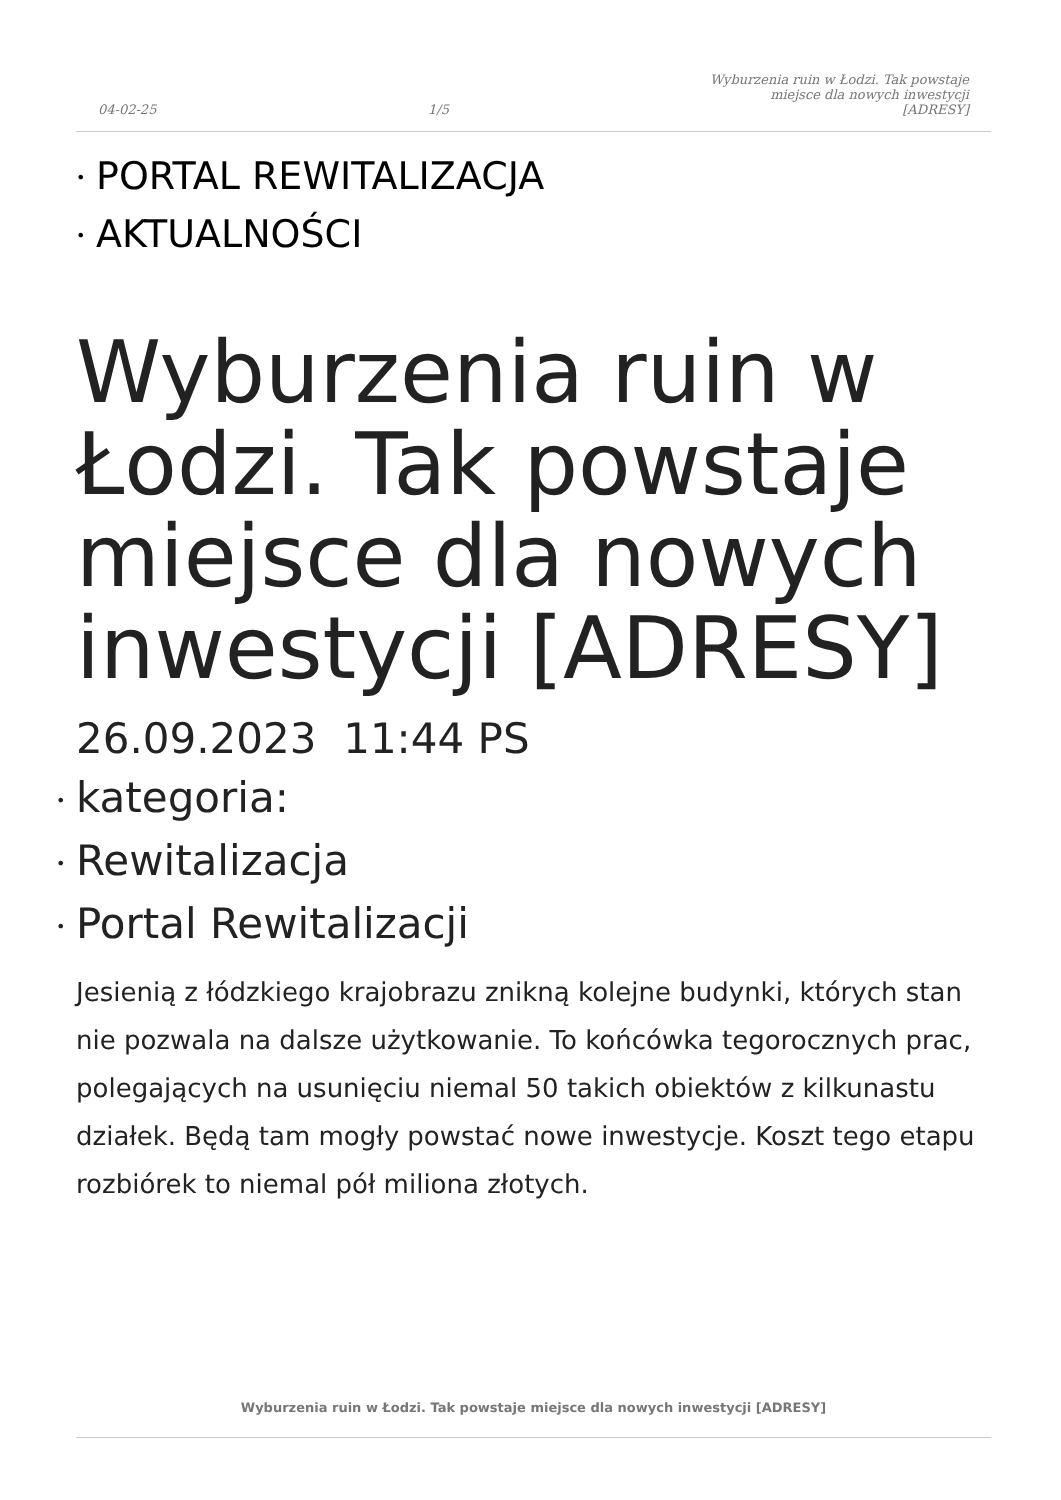04-02-25
1/5
Wyburzenia ruin w Łodzi. Tak powstaje
miejsce dla nowych inwestycji
[ADRESY]
• PORTAL REWITALIZACJA
• AKTUALNOŚCI
Wyburzenia ruin w Łodzi. Tak powstaje miejsce dla nowych inwestycji [ADRESY]
26.09.2023 11:44 PS
• kategoria:
• Rewitalizacja
• Portal Rewitalizacji
Jesienią z łódzkiego krajobrazu znikną kolejne budynki, których stan nie pozwala na dalsze użytkowanie. To końcówka tegorocznych prac, polegających na usunięciu niemal 50 takich obiektów z kilkunastu działek. Będą tam mogły powstać nowe inwestycje. Koszt tego etapu rozbiórek to niemal pół miliona złotych.
Wyburzenia ruin w Łodzi. Tak powstaje miejsce dla nowych inwestycji [ADRESY]